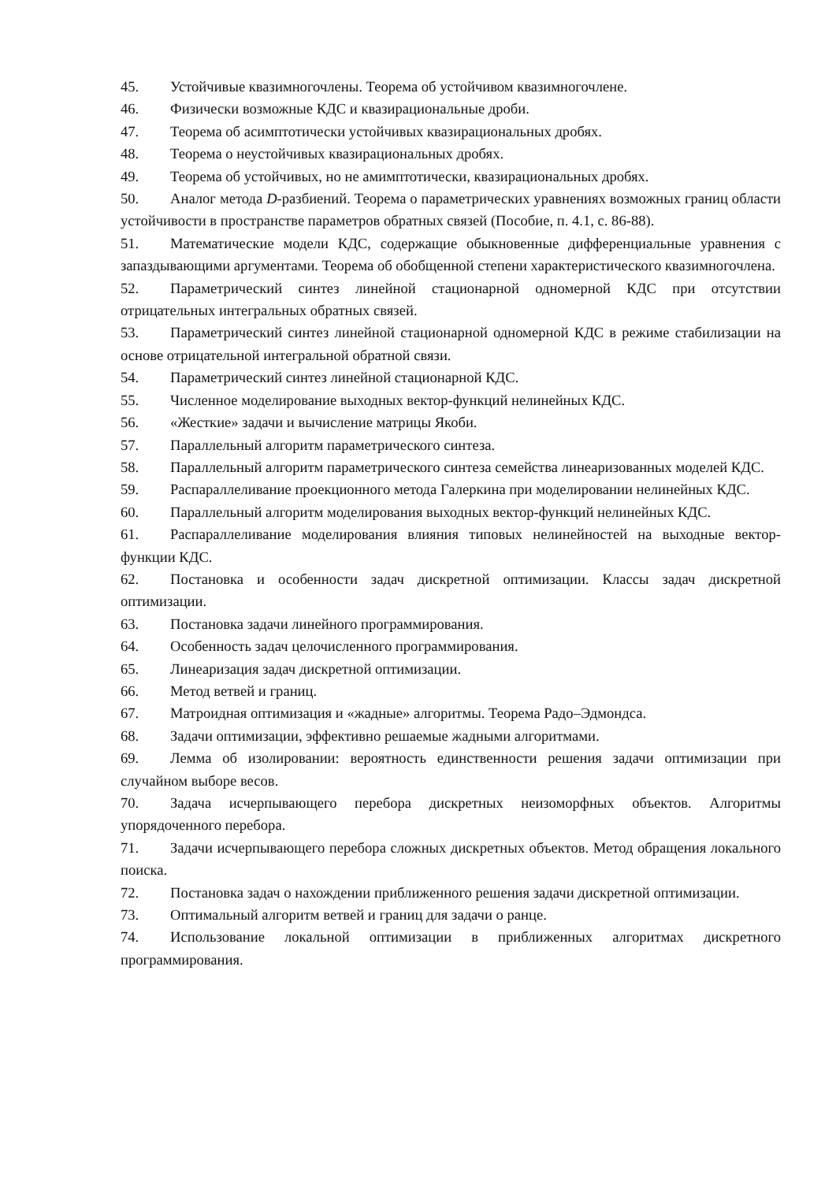45. Устойчивые квазимногочлены. Теорема об устойчивом квазимногочлене.
46. Физически возможные КДС и квазирациональные дроби.
47. Теорема об асимптотически устойчивых квазирациональных дробях.
48. Теорема о неустойчивых квазирациональных дробях.
49. Теорема об устойчивых, но не амимптотически, квазирациональных дробях.
50. Аналог метода D-разбиений. Теорема о параметрических уравнениях возможных границ области устойчивости в пространстве параметров обратных связей (Пособие, п. 4.1, с. 86-88).
51. Математические модели КДС, содержащие обыкновенные дифференциальные уравнения с запаздывающими аргументами. Теорема об обобщенной степени характеристического квазимногочлена.
52. Параметрический синтез линейной стационарной одномерной КДС при отсутствии отрицательных интегральных обратных связей.
53. Параметрический синтез линейной стационарной одномерной КДС в режиме стабилизации на основе отрицательной интегральной обратной связи.
54. Параметрический синтез линейной стационарной КДС.
55. Численное моделирование выходных вектор-функций нелинейных КДС.
56. «Жесткие» задачи и вычисление матрицы Якоби.
57. Параллельный алгоритм параметрического синтеза.
58. Параллельный алгоритм параметрического синтеза семейства линеаризованных моделей КДС.
59. Распараллеливание проекционного метода Галеркина при моделировании нелинейных КДС.
60. Параллельный алгоритм моделирования выходных вектор-функций нелинейных КДС.
61. Распараллеливание моделирования влияния типовых нелинейностей на выходные вектор-функции КДС.
62. Постановка и особенности задач дискретной оптимизации. Классы задач дискретной оптимизации.
63. Постановка задачи линейного программирования.
64. Особенность задач целочисленного программирования.
65. Линеаризация задач дискретной оптимизации.
66. Метод ветвей и границ.
67. Матроидная оптимизация и «жадные» алгоритмы. Теорема Радо–Эдмондса.
68. Задачи оптимизации, эффективно решаемые жадными алгоритмами.
69. Лемма об изолировании: вероятность единственности решения задачи оптимизации при случайном выборе весов.
70. Задача исчерпывающего перебора дискретных неизоморфных объектов. Алгоритмы упорядоченного перебора.
71. Задачи исчерпывающего перебора сложных дискретных объектов. Метод обращения локального поиска.
72. Постановка задач о нахождении приближенного решения задачи дискретной оптимизации.
73. Оптимальный алгоритм ветвей и границ для задачи о ранце.
74. Использование локальной оптимизации в приближенных алгоритмах дискретного программирования.